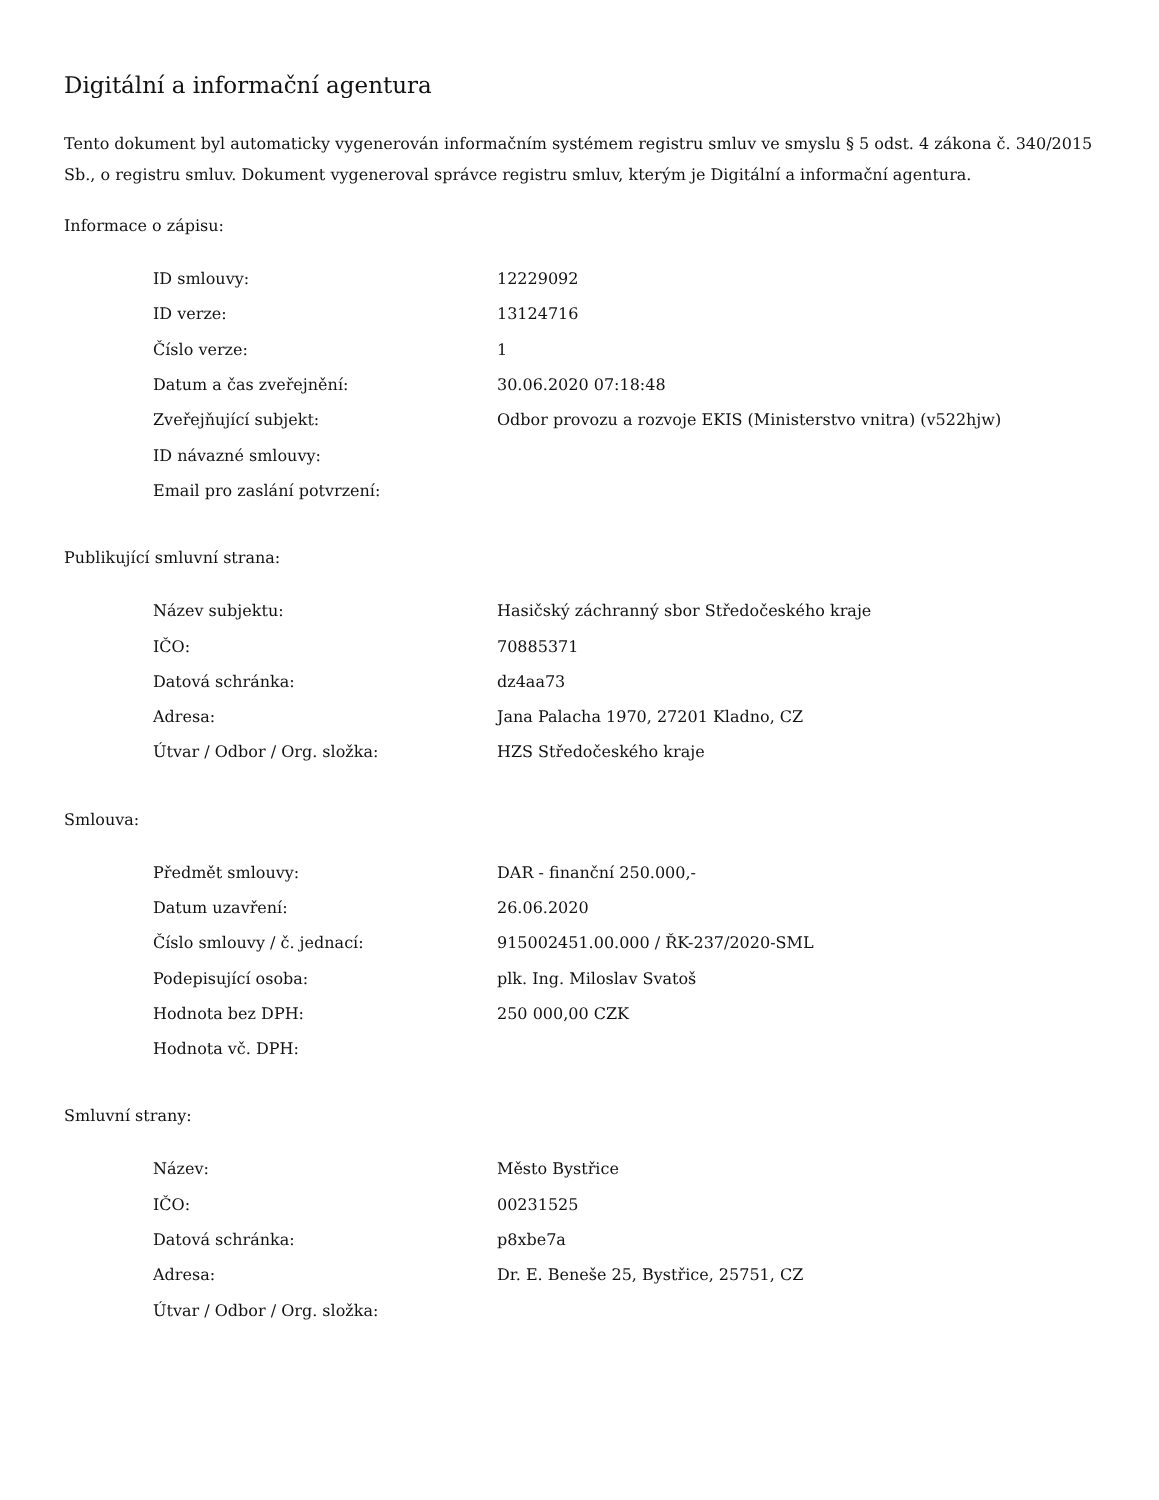Digitální a informační agentura
Tento dokument byl automaticky vygenerován informačním systémem registru smluv ve smyslu § 5 odst. 4 zákona č. 340/2015 Sb., o registru smluv. Dokument vygeneroval správce registru smluv, kterým je Digitální a informační agentura.
Informace o zápisu:
| ID smlouvy: | 12229092 |
| ID verze: | 13124716 |
| Číslo verze: | 1 |
| Datum a čas zveřejnění: | 30.06.2020 07:18:48 |
| Zveřejňující subjekt: | Odbor provozu a rozvoje EKIS (Ministerstvo vnitra) (v522hjw) |
| ID návazné smlouvy: | |
| Email pro zaslání potvrzení: | |
Publikující smluvní strana:
| Název subjektu: | Hasičský záchranný sbor Středočeského kraje |
| IČO: | 70885371 |
| Datová schránka: | dz4aa73 |
| Adresa: | Jana Palacha 1970, 27201 Kladno, CZ |
| Útvar / Odbor / Org. složka: | HZS Středočeského kraje |
Smlouva:
| Předmět smlouvy: | DAR - finanční 250.000,- |
| Datum uzavření: | 26.06.2020 |
| Číslo smlouvy / č. jednací: | 915002451.00.000 / ŘK-237/2020-SML |
| Podepisující osoba: | plk. Ing. Miloslav Svatoš |
| Hodnota bez DPH: | 250 000,00 CZK |
| Hodnota vč. DPH: | |
Smluvní strany:
| Název: | Město Bystřice |
| IČO: | 00231525 |
| Datová schránka: | p8xbe7a |
| Adresa: | Dr. E. Beneše 25, Bystřice, 25751, CZ |
| Útvar / Odbor / Org. složka: | |